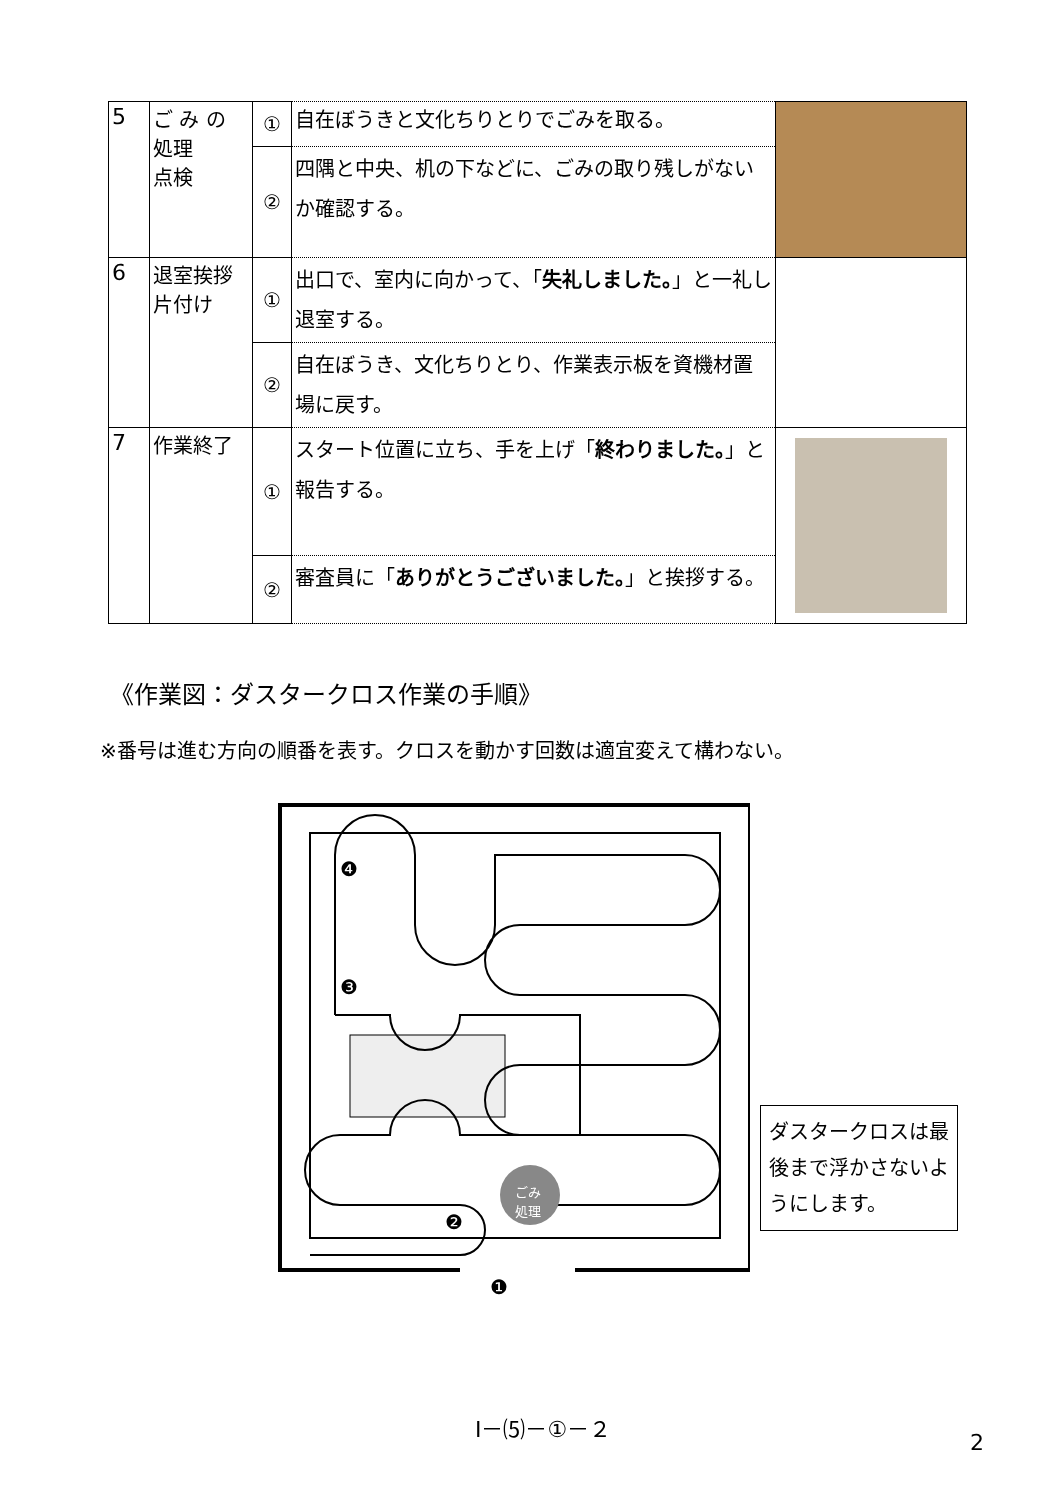| 5 | ご み の 処理 点検 | ① | 自在ぼうきと文化ちりとりでごみを取る。 | |
| | | ② | 四隅と中央、机の下などに、ごみの取り残しがないか確認する。 | |
| 6 | 退室挨拶 片付け | ① | 出口で、室内に向かって、「 失礼しました。 」と一礼し退室する。 | |
| | | ② | 自在ぼうき、文化ちりとり、作業表示板を資機材置場に戻す。 | |
| 7 | 作業終了 | ① | スタート位置に立ち、手を上げ「 終わりました。 」と報告する。 | |
| | | ② | 審査員に「 ありがとうございました。 」と挨拶する。 | |
《作業図：ダスタークロス作業の手順》
※番号は進む方向の順番を表す。クロスを動かす回数は適宜変えて構わない。
ごみ
処理
❹
❸
❷
❶
ダスタークロスは最後まで浮かさないようにします。
Ⅰ－⑸－①－２
2